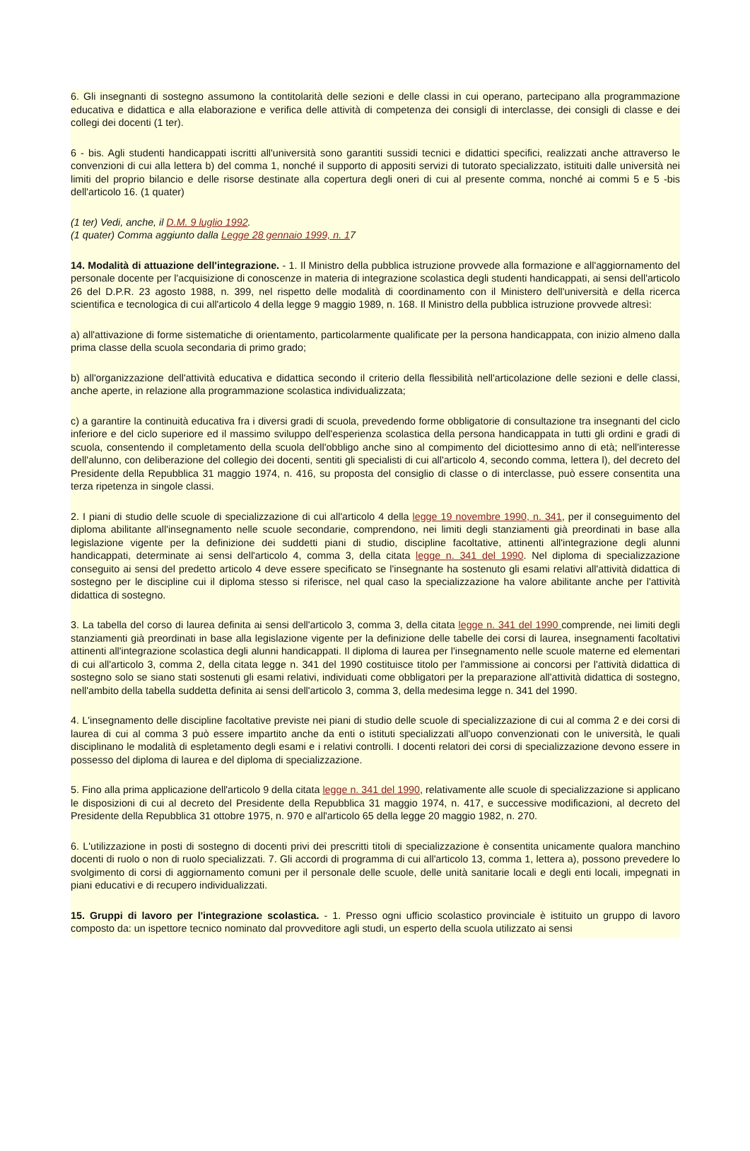6. Gli insegnanti di sostegno assumono la contitolarità delle sezioni e delle classi in cui operano, partecipano alla programmazione educativa e didattica e alla elaborazione e verifica delle attività di competenza dei consigli di interclasse, dei consigli di classe e dei collegi dei docenti (1 ter).
6 - bis. Agli studenti handicappati iscritti all'università sono garantiti sussidi tecnici e didattici specifici, realizzati anche attraverso le convenzioni di cui alla lettera b) del comma 1, nonché il supporto di appositi servizi di tutorato specializzato, istituiti dalle università nei limiti del proprio bilancio e delle risorse destinate alla copertura degli oneri di cui al presente comma, nonché ai commi 5 e 5 -bis dell'articolo 16. (1 quater)
(1 ter) Vedi, anche, il D.M. 9 luglio 1992.
(1 quater) Comma aggiunto dalla Legge 28 gennaio 1999, n. 17
14. Modalità di attuazione dell'integrazione. - 1. Il Ministro della pubblica istruzione provvede alla formazione e all'aggiornamento del personale docente per l'acquisizione di conoscenze in materia di integrazione scolastica degli studenti handicappati, ai sensi dell'articolo 26 del D.P.R. 23 agosto 1988, n. 399, nel rispetto delle modalità di coordinamento con il Ministero dell'università e della ricerca scientifica e tecnologica di cui all'articolo 4 della legge 9 maggio 1989, n. 168. Il Ministro della pubblica istruzione provvede altresì:
a) all'attivazione di forme sistematiche di orientamento, particolarmente qualificate per la persona handicappata, con inizio almeno dalla prima classe della scuola secondaria di primo grado;
b) all'organizzazione dell'attività educativa e didattica secondo il criterio della flessibilità nell'articolazione delle sezioni e delle classi, anche aperte, in relazione alla programmazione scolastica individualizzata;
c) a garantire la continuità educativa fra i diversi gradi di scuola, prevedendo forme obbligatorie di consultazione tra insegnanti del ciclo inferiore e del ciclo superiore ed il massimo sviluppo dell'esperienza scolastica della persona handicappata in tutti gli ordini e gradi di scuola, consentendo il completamento della scuola dell'obbligo anche sino al compimento del diciottesimo anno di età; nell'interesse dell'alunno, con deliberazione del collegio dei docenti, sentiti gli specialisti di cui all'articolo 4, secondo comma, lettera l), del decreto del Presidente della Repubblica 31 maggio 1974, n. 416, su proposta del consiglio di classe o di interclasse, può essere consentita una terza ripetenza in singole classi.
2. I piani di studio delle scuole di specializzazione di cui all'articolo 4 della legge 19 novembre 1990, n. 341, per il conseguimento del diploma abilitante all'insegnamento nelle scuole secondarie, comprendono, nei limiti degli stanziamenti già preordinati in base alla legislazione vigente per la definizione dei suddetti piani di studio, discipline facoltative, attinenti all'integrazione degli alunni handicappati, determinate ai sensi dell'articolo 4, comma 3, della citata legge n. 341 del 1990. Nel diploma di specializzazione conseguito ai sensi del predetto articolo 4 deve essere specificato se l'insegnante ha sostenuto gli esami relativi all'attività didattica di sostegno per le discipline cui il diploma stesso si riferisce, nel qual caso la specializzazione ha valore abilitante anche per l'attività didattica di sostegno.
3. La tabella del corso di laurea definita ai sensi dell'articolo 3, comma 3, della citata legge n. 341 del 1990 comprende, nei limiti degli stanziamenti già preordinati in base alla legislazione vigente per la definizione delle tabelle dei corsi di laurea, insegnamenti facoltativi attinenti all'integrazione scolastica degli alunni handicappati. Il diploma di laurea per l'insegnamento nelle scuole materne ed elementari di cui all'articolo 3, comma 2, della citata legge n. 341 del 1990 costituisce titolo per l'ammissione ai concorsi per l'attività didattica di sostegno solo se siano stati sostenuti gli esami relativi, individuati come obbligatori per la preparazione all'attività didattica di sostegno, nell'ambito della tabella suddetta definita ai sensi dell'articolo 3, comma 3, della medesima legge n. 341 del 1990.
4. L'insegnamento delle discipline facoltative previste nei piani di studio delle scuole di specializzazione di cui al comma 2 e dei corsi di laurea di cui al comma 3 può essere impartito anche da enti o istituti specializzati all'uopo convenzionati con le università, le quali disciplinano le modalità di espletamento degli esami e i relativi controlli. I docenti relatori dei corsi di specializzazione devono essere in possesso del diploma di laurea e del diploma di specializzazione.
5. Fino alla prima applicazione dell'articolo 9 della citata legge n. 341 del 1990, relativamente alle scuole di specializzazione si applicano le disposizioni di cui al decreto del Presidente della Repubblica 31 maggio 1974, n. 417, e successive modificazioni, al decreto del Presidente della Repubblica 31 ottobre 1975, n. 970 e all'articolo 65 della legge 20 maggio 1982, n. 270.
6. L'utilizzazione in posti di sostegno di docenti privi dei prescritti titoli di specializzazione è consentita unicamente qualora manchino docenti di ruolo o non di ruolo specializzati. 7. Gli accordi di programma di cui all'articolo 13, comma 1, lettera a), possono prevedere lo svolgimento di corsi di aggiornamento comuni per il personale delle scuole, delle unità sanitarie locali e degli enti locali, impegnati in piani educativi e di recupero individualizzati.
15. Gruppi di lavoro per l'integrazione scolastica. - 1. Presso ogni ufficio scolastico provinciale è istituito un gruppo di lavoro composto da: un ispettore tecnico nominato dal provveditore agli studi, un esperto della scuola utilizzato ai sensi